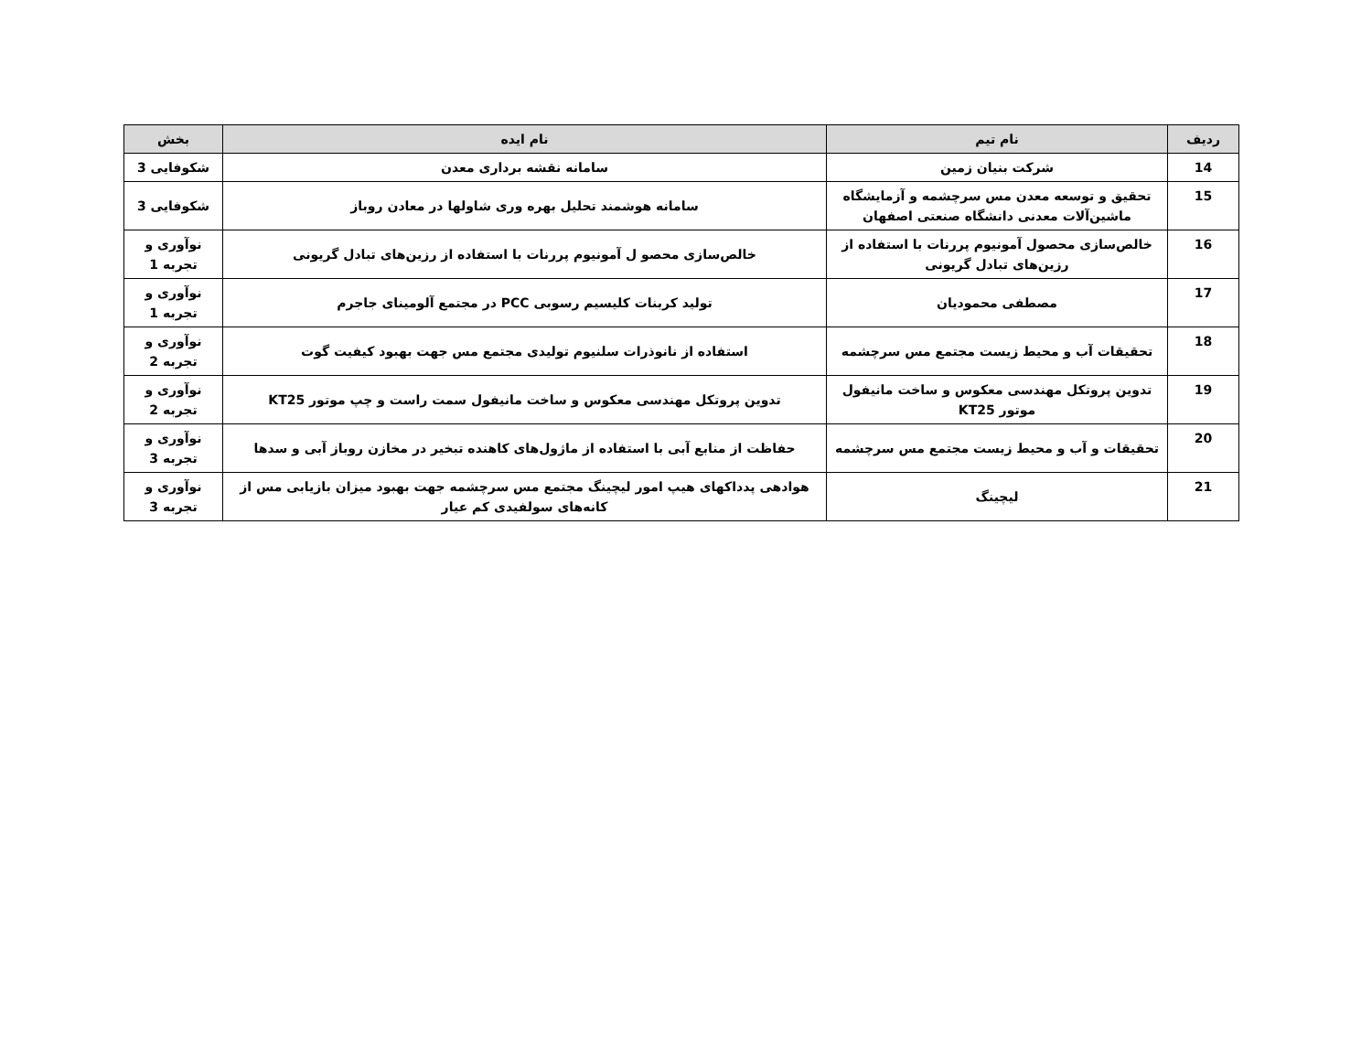| ردیف | نام تیم | نام ایده | بخش |
| --- | --- | --- | --- |
| 14 | شرکت بنیان زمین | سامانه نقشه برداری معدن | شکوفایی 3 |
| 15 | تحقیق و توسعه معدن مس سرچشمه و آزمایشگاه ماشین‌آلات معدنی دانشگاه صنعتی اصفهان | سامانه هوشمند تحلیل بهره وری شاولها در معادن روباز | شکوفایی 3 |
| 16 | خالص‌سازی محصول آمونیوم پررنات با استفاده از رزین‌های تبادل گریونی | خالص‌سازی محصو ل آمونیوم پررنات با استفاده از رزین‌های تبادل گریونی | نوآوری و تجربه 1 |
| 17 | مصطفی محمودیان | تولید کربنات کلیسیم رسوبی PCC در مجتمع آلومینای جاجرم | نوآوری و تجربه 1 |
| 18 | تحقیقات آب و محیط زیست مجتمع مس سرچشمه | استفاده از نانوذرات سلنیوم تولیدی مجتمع مس جهت بهبود کیفیت گوت | نوآوری و تجربه 2 |
| 19 | تدوین پروتکل مهندسی معکوس و ساخت مانیفول موتور KT25 | تدوین پروتکل مهندسی معکوس و ساخت مانیفول سمت راست و چپ موتور KT25 | نوآوری و تجربه 2 |
| 20 | تحقیقات و آب و محیط زیست مجتمع مس سرچشمه | حفاظت از منابع آبی با استفاده از ماژول‌های کاهنده تبخیر در مخازن روباز آبی و سدها | نوآوری و تجربه 3 |
| 21 | لیچینگ | هوادهی پدداکهای هیپ امور لیچینگ مجتمع مس سرچشمه جهت بهبود میزان بازیابی مس از کانه‌های سولفیدی کم عیار | نوآوری و تجربه 3 |